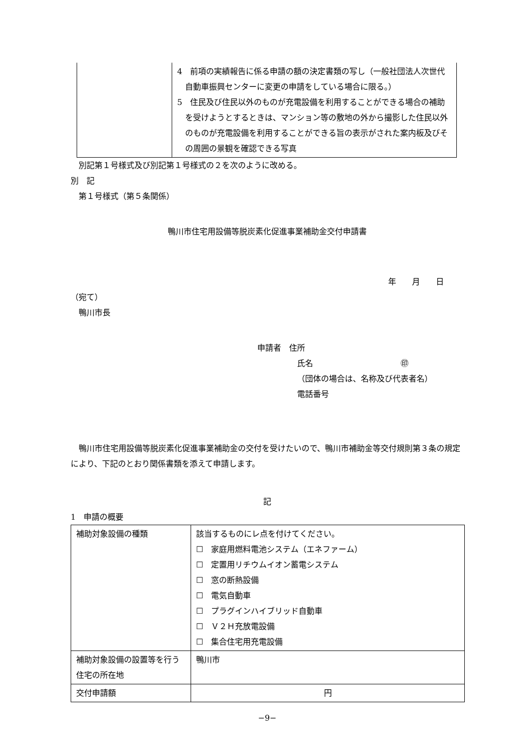| | 4 前項の実績報告に係る申請の額の決定書類の写し（一般社団法人次世代自動車振興センターに変更の申請をしている場合に限る。） 5 住民及び住民以外のものが充電設備を利用することができる場合の補助を受けようとするときは、マンション等の敷地の外から撮影した住民以外のものが充電設備を利用することができる旨の表示がされた案内板及びその周囲の景観を確認できる写真 |
　別記第１号様式及び別記第１号様式の２を次のように改める。
別　記
　第１号様式（第５条関係）
鴨川市住宅用設備等脱炭素化促進事業補助金交付申請書
年　　月　　日
（宛て）
　鴨川市長
申請者　住所
氏名　　　　　　　　　　　㊞
（団体の場合は、名称及び代表者名）
電話番号
　鴨川市住宅用設備等脱炭素化促進事業補助金の交付を受けたいので、鴨川市補助金等交付規則第３条の規定により、下記のとおり関係書類を添えて申請します。
記
1　申請の概要
| 補助対象設備の種類 | 該当するものにレ点を付けてください。 ☐ 家庭用燃料電池システム（エネファーム） ☐ 定置用リチウムイオン蓄電システム ☐ 窓の断熱設備 ☐ 電気自動車 ☐ プラグインハイブリッド自動車 ☐ Ｖ２Ｈ充放電設備 ☐ 集合住宅用充電設備 |
| 補助対象設備の設置等を行う住宅の所在地 | 鴨川市 |
| 交付申請額 | 円 |
−9−